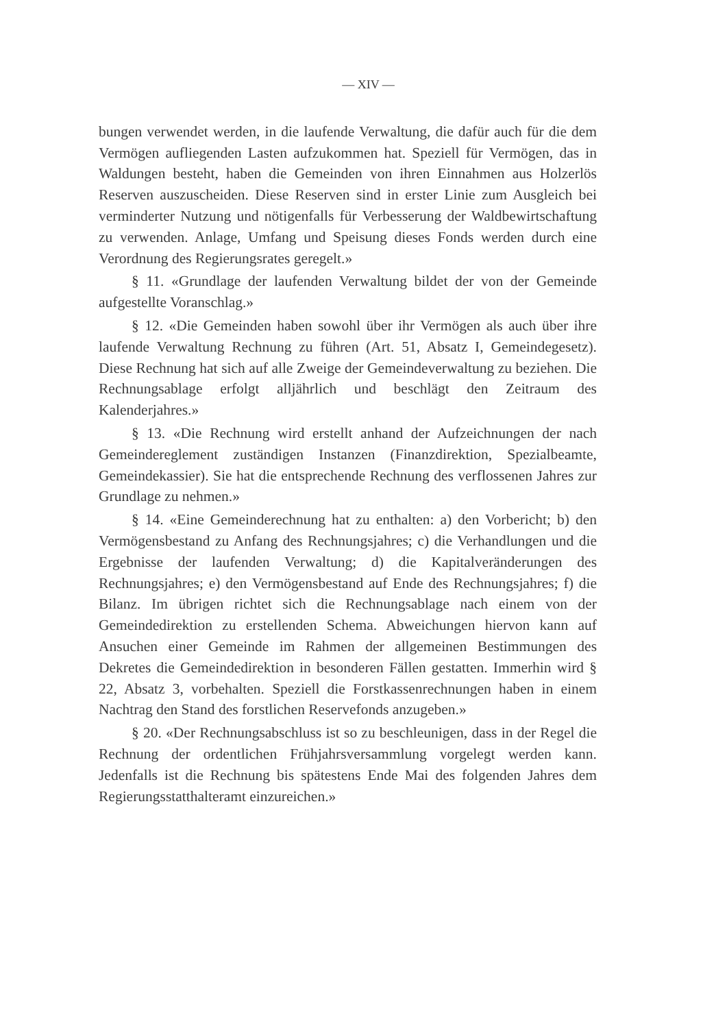— XIV —
bungen verwendet werden, in die laufende Verwaltung, die dafür auch für die dem Vermögen aufliegenden Lasten aufzukommen hat. Speziell für Vermögen, das in Waldungen besteht, haben die Gemeinden von ihren Einnahmen aus Holzerlös Reserven auszuscheiden. Diese Reserven sind in erster Linie zum Ausgleich bei verminderter Nutzung und nötigenfalls für Verbesserung der Waldbewirtschaftung zu verwenden. Anlage, Umfang und Speisung dieses Fonds werden durch eine Verordnung des Regierungsrates geregelt.»
§ 11. «Grundlage der laufenden Verwaltung bildet der von der Gemeinde aufgestellte Voranschlag.»
§ 12. «Die Gemeinden haben sowohl über ihr Vermögen als auch über ihre laufende Verwaltung Rechnung zu führen (Art. 51, Absatz I, Gemeindegesetz). Diese Rechnung hat sich auf alle Zweige der Gemeindeverwaltung zu beziehen. Die Rechnungsablage erfolgt alljährlich und beschlägt den Zeitraum des Kalenderjahres.»
§ 13. «Die Rechnung wird erstellt anhand der Aufzeichnungen der nach Gemeindereglement zuständigen Instanzen (Finanzdirektion, Spezialbeamte, Gemeindekassier). Sie hat die entsprechende Rechnung des verflossenen Jahres zur Grundlage zu nehmen.»
§ 14. «Eine Gemeinderechnung hat zu enthalten: a) den Vorbericht; b) den Vermögensbestand zu Anfang des Rechnungsjahres; c) die Verhandlungen und die Ergebnisse der laufenden Verwaltung; d) die Kapitalveränderungen des Rechnungsjahres; e) den Vermögensbestand auf Ende des Rechnungsjahres; f) die Bilanz. Im übrigen richtet sich die Rechnungsablage nach einem von der Gemeindedirektion zu erstellenden Schema. Abweichungen hiervon kann auf Ansuchen einer Gemeinde im Rahmen der allgemeinen Bestimmungen des Dekretes die Gemeindedirektion in besonderen Fällen gestatten. Immerhin wird § 22, Absatz 3, vorbehalten. Speziell die Forstkassenrechnungen haben in einem Nachtrag den Stand des forstlichen Reservefonds anzugeben.»
§ 20. «Der Rechnungsabschluss ist so zu beschleunigen, dass in der Regel die Rechnung der ordentlichen Frühjahrsversammlung vorgelegt werden kann. Jedenfalls ist die Rechnung bis spätestens Ende Mai des folgenden Jahres dem Regierungsstatthalteramt einzureichen.»